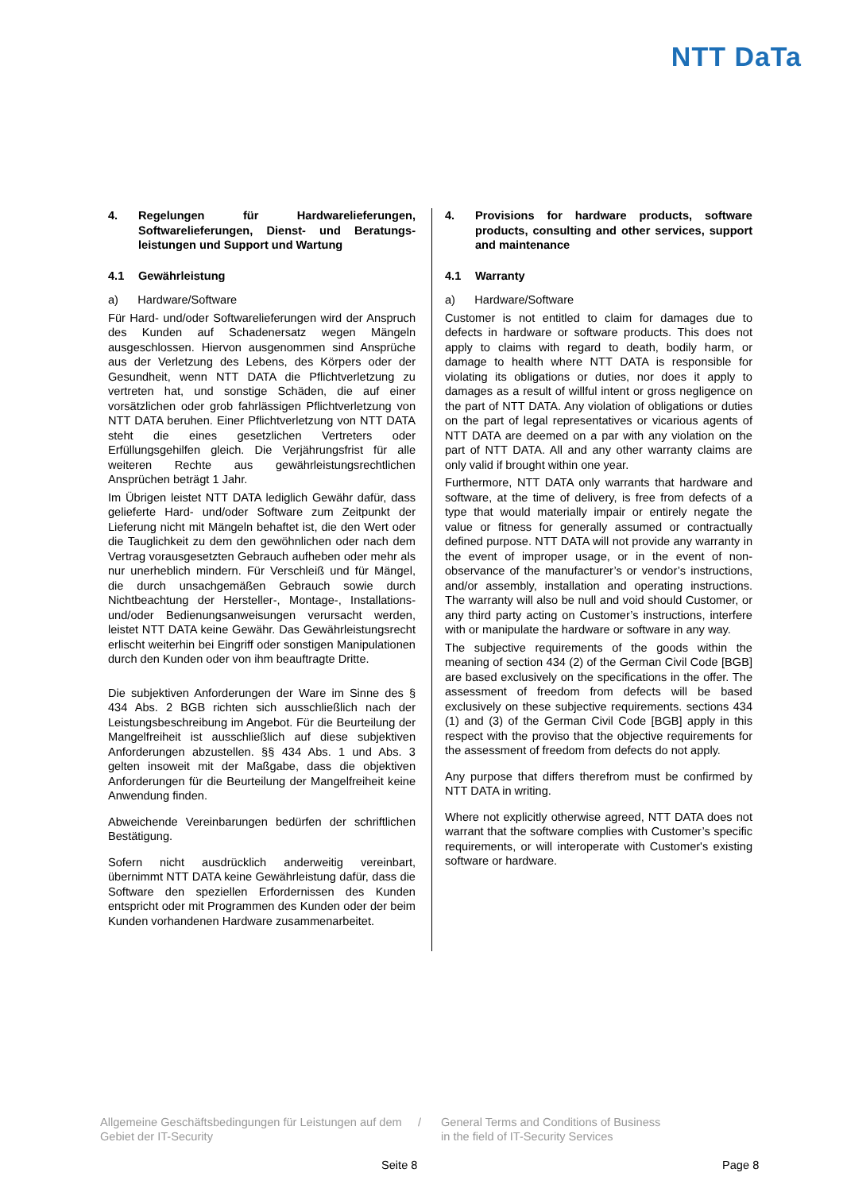NTT DaTa
4. Regelungen für Hardwarelieferungen, Softwarelieferungen, Dienst- und Beratungs­leistungen und Support und Wartung
4.1 Gewährleistung
a) Hardware/Software
Für Hard- und/oder Softwarelieferungen wird der Anspruch des Kunden auf Schadenersatz wegen Mängeln ausgeschlossen. Hiervon ausgenommen sind Ansprüche aus der Verletzung des Lebens, des Körpers oder der Gesundheit, wenn NTT DATA die Pflichtverletzung zu vertreten hat, und sonstige Schäden, die auf einer vorsätzlichen oder grob fahrlässigen Pflichtverletzung von NTT DATA beruhen. Einer Pflichtverletzung von NTT DATA steht die eines gesetzlichen Vertreters oder Erfüllungsgehilfen gleich. Die Verjährungsfrist für alle weiteren Rechte aus gewährleistungsrechtlichen Ansprüchen beträgt 1 Jahr.
Im Übrigen leistet NTT DATA lediglich Gewähr dafür, dass gelieferte Hard- und/oder Software zum Zeitpunkt der Lieferung nicht mit Mängeln behaftet ist, die den Wert oder die Tauglichkeit zu dem den gewöhnlichen oder nach dem Vertrag vorausgesetzten Gebrauch aufheben oder mehr als nur unerheblich mindern. Für Verschleiß und für Mängel, die durch unsachgemäßen Gebrauch sowie durch Nichtbeachtung der Hersteller-, Montage-, Installations- und/oder Bedienungs­anweisungen verursacht werden, leistet NTT DATA keine Gewähr. Das Gewährleistungsrecht erlischt weiterhin bei Eingriff oder sonstigen Manipulationen durch den Kunden oder von ihm beauftragte Dritte.
Die subjektiven Anforderungen der Ware im Sinne des § 434 Abs. 2 BGB richten sich ausschließlich nach der Leistungsbeschreibung im Angebot. Für die Beurteilung der Mangelfreiheit ist ausschließlich auf diese subjektiven Anforderungen abzustellen. §§ 434 Abs. 1 und Abs. 3 gelten insoweit mit der Maßgabe, dass die objektiven Anforderungen für die Beurteilung der Mangelfreiheit keine Anwendung finden.
Abweichende Vereinbarungen bedürfen der schriftlichen Bestätigung.
Sofern nicht ausdrücklich anderweitig vereinbart, übernimmt NTT DATA keine Gewährleistung dafür, dass die Software den speziellen Erfordernissen des Kunden entspricht oder mit Programmen des Kunden oder der beim Kunden vorhandenen Hardware zusammenarbeitet.
4. Provisions for hardware products, software products, consulting and other services, support and maintenance
4.1 Warranty
a) Hardware/Software
Customer is not entitled to claim for damages due to defects in hardware or software products. This does not apply to claims with regard to death, bodily harm, or damage to health where NTT DATA is responsible for violating its obligations or duties, nor does it apply to damages as a result of willful intent or gross negligence on the part of NTT DATA. Any violation of obligations or duties on the part of legal representatives or vicarious agents of NTT DATA are deemed on a par with any violation on the part of NTT DATA. All and any other warranty claims are only valid if brought within one year.
Furthermore, NTT DATA only warrants that hardware and software, at the time of delivery, is free from defects of a type that would materially impair or entirely negate the value or fitness for generally assumed or contractually defined purpose. NTT DATA will not provide any warranty in the event of improper usage, or in the event of non-observance of the manufacturer’s or vendor’s instructions, and/or assembly, installation and operating instructions. The warranty will also be null and void should Customer, or any third party acting on Customer’s instructions, interfere with or manipulate the hardware or software in any way.
The subjective requirements of the goods within the meaning of section 434 (2) of the German Civil Code [BGB] are based exclusively on the specifications in the offer. The assessment of freedom from defects will be based exclusively on these subjective requirements. sections 434 (1) and (3) of the German Civil Code [BGB] apply in this respect with the proviso that the objective requirements for the assessment of freedom from defects do not apply.
Any purpose that differs therefrom must be confirmed by NTT DATA in writing.
Where not explicitly otherwise agreed, NTT DATA does not warrant that the software complies with Customer’s specific requirements, or will interoperate with Customer's existing software or hardware.
Allgemeine Geschäftsbedingungen für Leistungen auf dem Gebiet der IT-Security
/ General Terms and Conditions of Business
in the field of IT-Security Services
Seite 8 Page 8